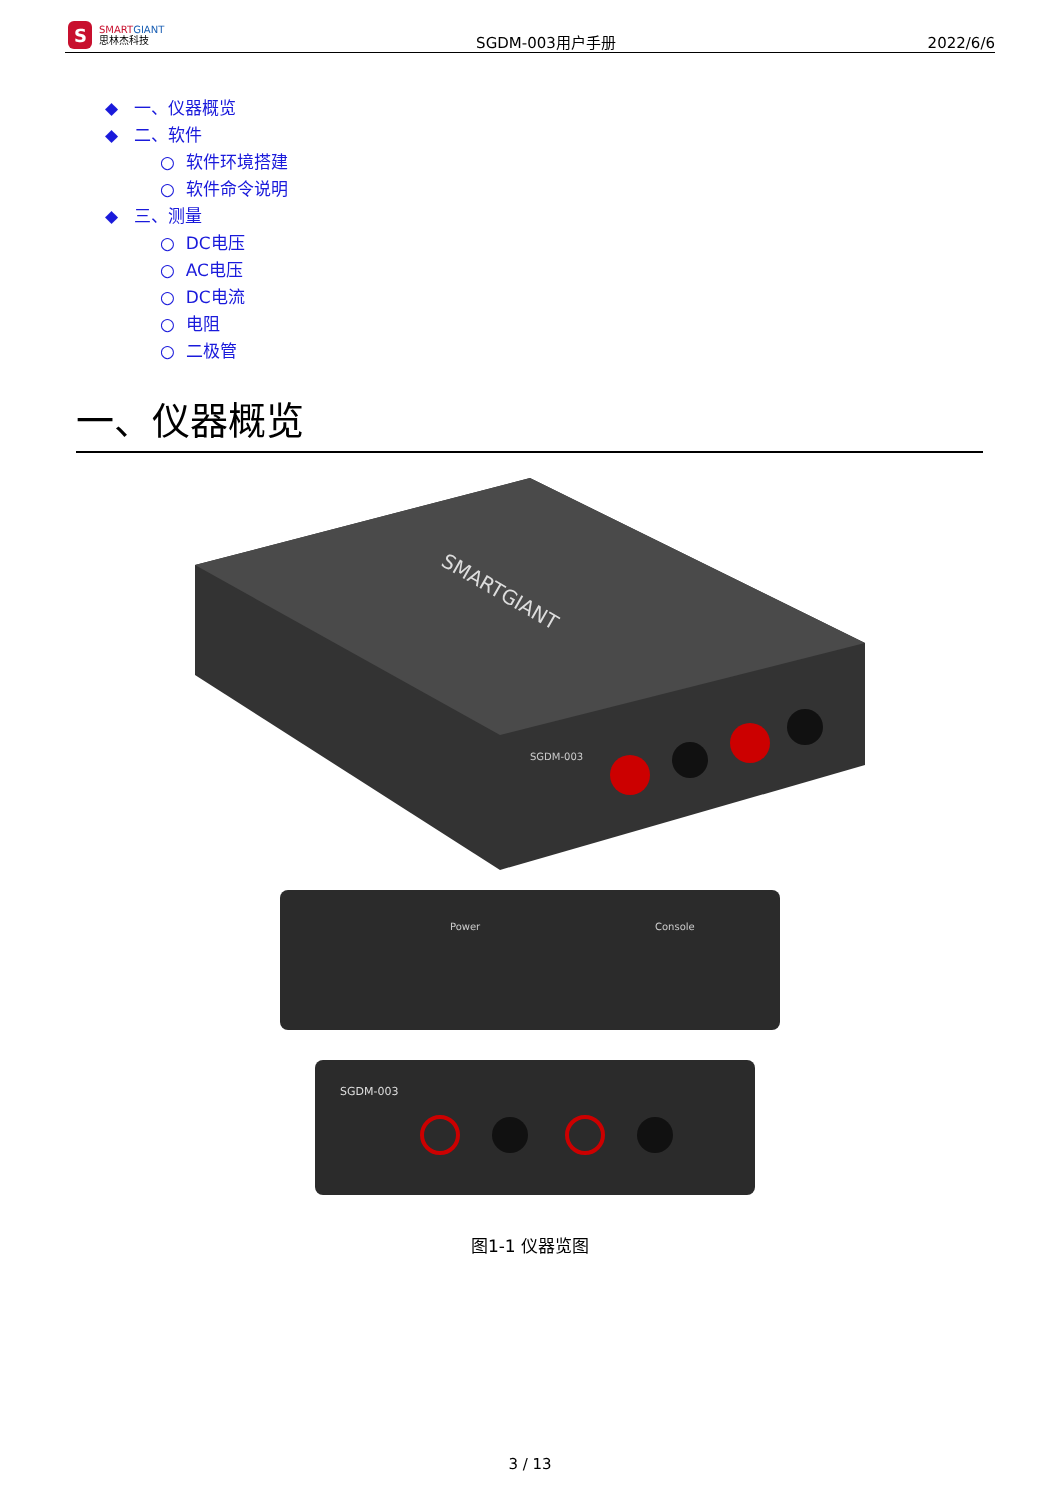S
SMART GIANT
思林杰科技
SGDM-003用户手册
2022/6/6
◆ 一、仪器概览
◆ 二、软件
○ 软件环境搭建
○ 软件命令说明
◆ 三、测量
○ DC电压
○ AC电压
○ DC电流
○ 电阻
○ 二极管
一、仪器概览
SMARTGIANT
SGDM-003
Power
Console
SGDM-003
图1-1 仪器览图
3 / 13